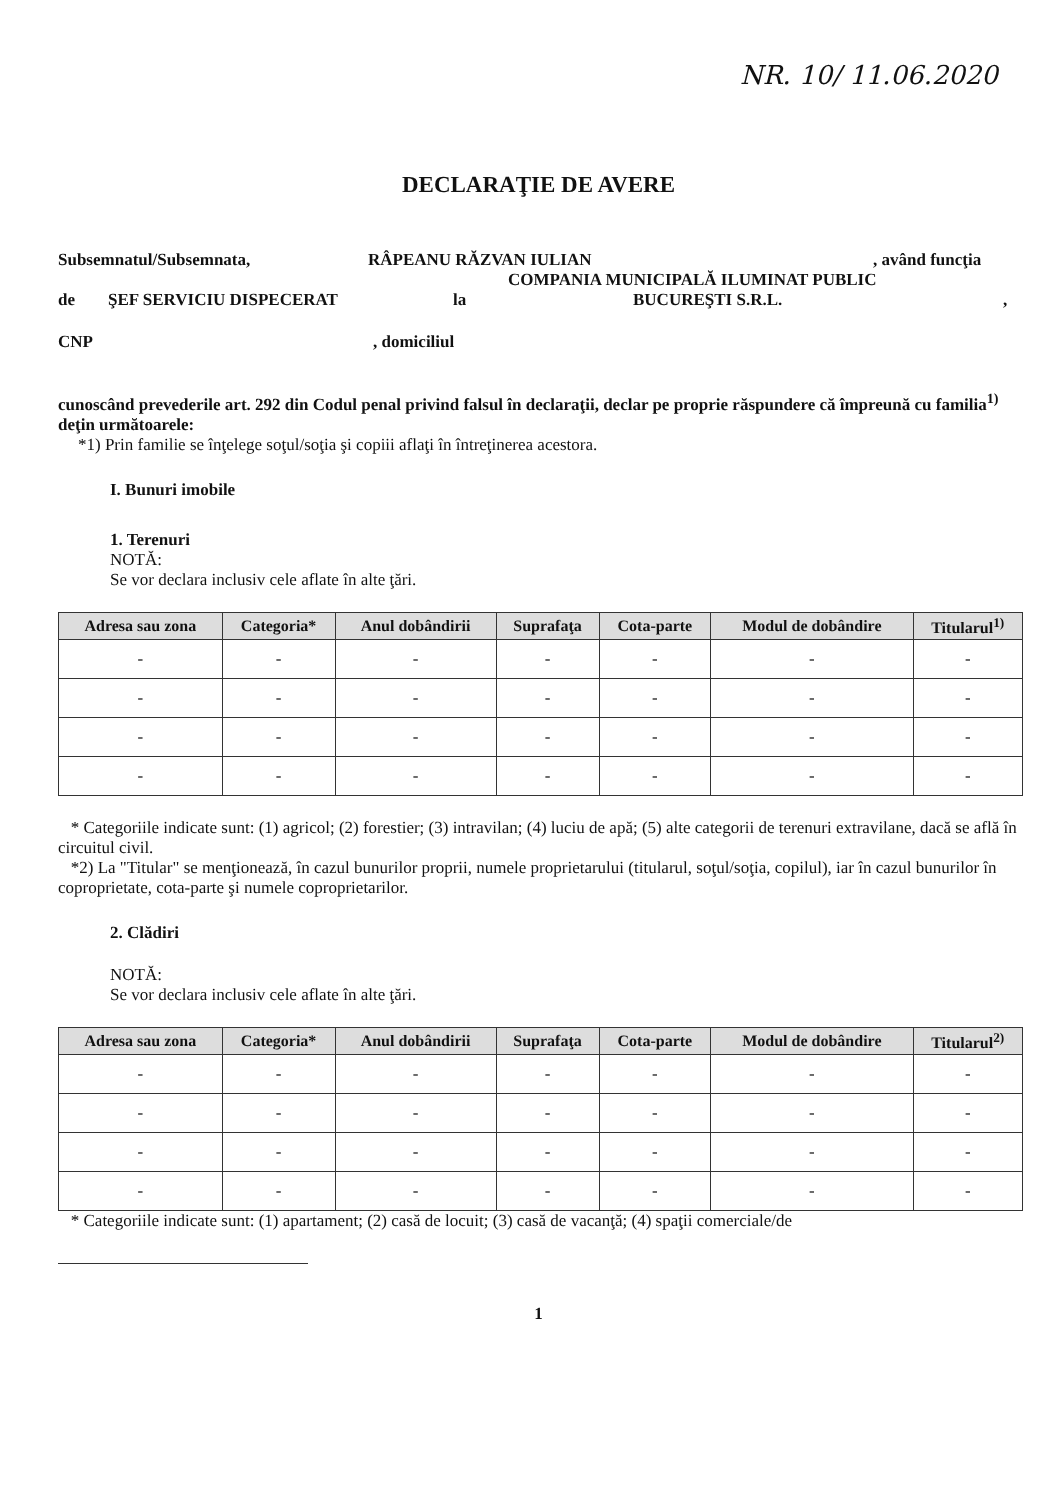NR. 10/ 11.06.2020
DECLARAŢIE DE AVERE
Subsemnatul/Subsemnata, RÂPEANU RĂZVAN IULIAN, având funcţia
COMPANIA MUNICIPALĂ ILUMINAT PUBLIC
de ŞEF SERVICIU DISPECERAT la BUCUREŞTI S.R.L.,
CNP, domiciliul
cunoscând prevederile art. 292 din Codul penal privind falsul în declaraţii, declar pe proprie răspundere că împreună cu familia<sup>1)</sup> deţin următoarele:
*1) Prin familie se înţelege soţul/soţia şi copiii aflaţi în întreţinerea acestora.
I. Bunuri imobile
1. Terenuri
NOTĂ:
Se vor declara inclusiv cele aflate în alte ţări.
| Adresa sau zona | Categoria* | Anul dobândirii | Suprafaţa | Cota-parte | Modul de dobândire | Titularul<sup>1)</sup> |
| --- | --- | --- | --- | --- | --- | --- |
| - | - | - | - | - | - | - |
| - | - | - | - | - | - | - |
| - | - | - | - | - | - | - |
| - | - | - | - | - | - | - |
* Categoriile indicate sunt: (1) agricol; (2) forestier; (3) intravilan; (4) luciu de apă; (5) alte categorii de terenuri extravilane, dacă se află în circuitul civil.
*2) La "Titular" se menţionează, în cazul bunurilor proprii, numele proprietarului (titularul, soţul/soţia, copilul), iar în cazul bunurilor în coproprietate, cota-parte şi numele coproprietarilor.
2. Clădiri
NOTĂ:
Se vor declara inclusiv cele aflate în alte ţări.
| Adresa sau zona | Categoria* | Anul dobândirii | Suprafaţa | Cota-parte | Modul de dobândire | Titularul<sup>2)</sup> |
| --- | --- | --- | --- | --- | --- | --- |
| - | - | - | - | - | - | - |
| - | - | - | - | - | - | - |
| - | - | - | - | - | - | - |
| - | - | - | - | - | - | - |
* Categoriile indicate sunt: (1) apartament; (2) casă de locuit; (3) casă de vacanţă; (4) spaţii comerciale/de
1